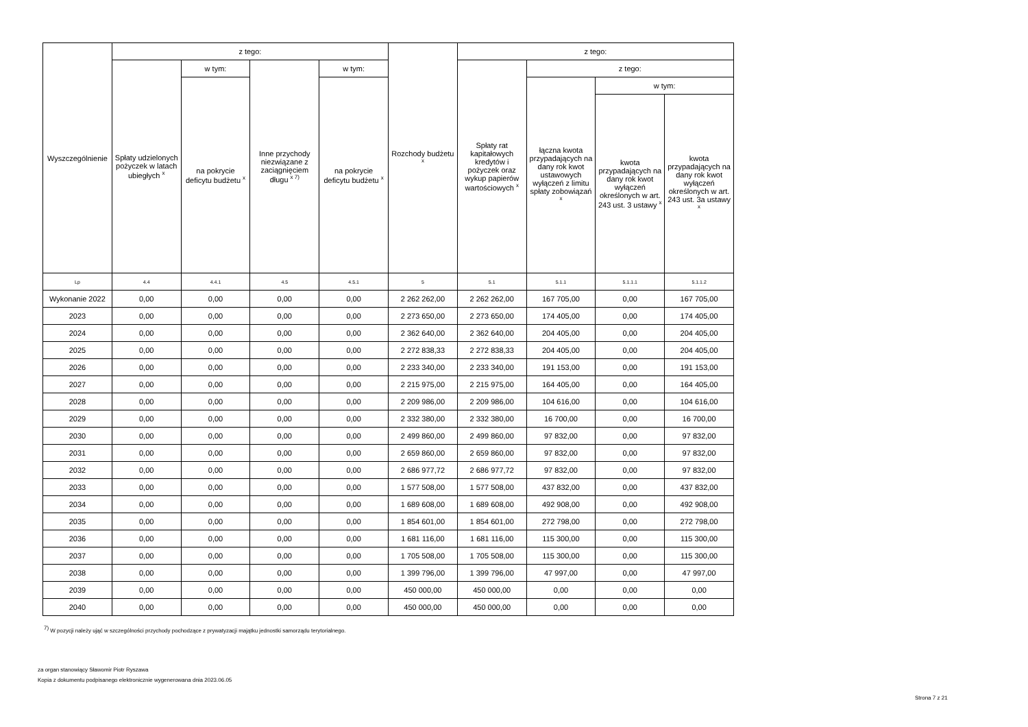| Wyszczególnienie | z tego: | | | | Rozchody budżetu <sup>x</sup> | z tego: | | | | | | | | | | | |
| --- | --- | --- | --- | --- | --- | --- | --- | --- | --- | --- | --- | --- | --- | --- | --- | --- | --- |
| | Spłaty udzielonych pożyczek w latach ubiegłych <sup>x</sup> | w tym: | Inne przychody niezwiązane z zaciągnięciem długu <sup>x 7)</sup> | w tym: | | Spłaty rat kapitałowych kredytów i pożyczek oraz wykup papierów wartościowych <sup>x</sup> | z tego: | | | | | | | | | | |
| | | na pokrycie deficytu budżetu <sup>x</sup> | | na pokrycie deficytu budżetu <sup>x</sup> | | | łączna kwota przypadających na dany rok kwot ustawowych wyłączeń z limitu spłaty zobowiązań <sup>x</sup> | w tym: | | | | | | | | | |
| | | | | | | | | kwota przypadających na dany rok kwot wyłączeń określonych w art. 243 ust. 3 ustawy <sup>x</sup> | kwota przypadających na dany rok kwot wyłączeń określonych w art. 243 ust. 3a ustawy <sup>x</sup> | | | | | | | | |
| | | | | | | | | Lp | 4.4 | 4.4.1 | 4.5 | 4.5.1 | 5 | 5.1 | 5.1.1 | 5.1.1.1 | 5.1.1.2 |
| Wykonanie 2022 | 0,00 | 0,00 | 0,00 | 0,00 | 2 262 262,00 | 2 262 262,00 | 167 705,00 | 0,00 | 167 705,00 | | | | | | | | |
| 2023 | 0,00 | 0,00 | 0,00 | 0,00 | 2 273 650,00 | 2 273 650,00 | 174 405,00 | 0,00 | 174 405,00 | | | | | | | | |
| 2024 | 0,00 | 0,00 | 0,00 | 0,00 | 2 362 640,00 | 2 362 640,00 | 204 405,00 | 0,00 | 204 405,00 | | | | | | | | |
| 2025 | 0,00 | 0,00 | 0,00 | 0,00 | 2 272 838,33 | 2 272 838,33 | 204 405,00 | 0,00 | 204 405,00 | | | | | | | | |
| 2026 | 0,00 | 0,00 | 0,00 | 0,00 | 2 233 340,00 | 2 233 340,00 | 191 153,00 | 0,00 | 191 153,00 | | | | | | | | |
| 2027 | 0,00 | 0,00 | 0,00 | 0,00 | 2 215 975,00 | 2 215 975,00 | 164 405,00 | 0,00 | 164 405,00 | | | | | | | | |
| 2028 | 0,00 | 0,00 | 0,00 | 0,00 | 2 209 986,00 | 2 209 986,00 | 104 616,00 | 0,00 | 104 616,00 | | | | | | | | |
| 2029 | 0,00 | 0,00 | 0,00 | 0,00 | 2 332 380,00 | 2 332 380,00 | 16 700,00 | 0,00 | 16 700,00 | | | | | | | | |
| 2030 | 0,00 | 0,00 | 0,00 | 0,00 | 2 499 860,00 | 2 499 860,00 | 97 832,00 | 0,00 | 97 832,00 | | | | | | | | |
| 2031 | 0,00 | 0,00 | 0,00 | 0,00 | 2 659 860,00 | 2 659 860,00 | 97 832,00 | 0,00 | 97 832,00 | | | | | | | | |
| 2032 | 0,00 | 0,00 | 0,00 | 0,00 | 2 686 977,72 | 2 686 977,72 | 97 832,00 | 0,00 | 97 832,00 | | | | | | | | |
| 2033 | 0,00 | 0,00 | 0,00 | 0,00 | 1 577 508,00 | 1 577 508,00 | 437 832,00 | 0,00 | 437 832,00 | | | | | | | | |
| 2034 | 0,00 | 0,00 | 0,00 | 0,00 | 1 689 608,00 | 1 689 608,00 | 492 908,00 | 0,00 | 492 908,00 | | | | | | | | |
| 2035 | 0,00 | 0,00 | 0,00 | 0,00 | 1 854 601,00 | 1 854 601,00 | 272 798,00 | 0,00 | 272 798,00 | | | | | | | | |
| 2036 | 0,00 | 0,00 | 0,00 | 0,00 | 1 681 116,00 | 1 681 116,00 | 115 300,00 | 0,00 | 115 300,00 | | | | | | | | |
| 2037 | 0,00 | 0,00 | 0,00 | 0,00 | 1 705 508,00 | 1 705 508,00 | 115 300,00 | 0,00 | 115 300,00 | | | | | | | | |
| 2038 | 0,00 | 0,00 | 0,00 | 0,00 | 1 399 796,00 | 1 399 796,00 | 47 997,00 | 0,00 | 47 997,00 | | | | | | | | |
| 2039 | 0,00 | 0,00 | 0,00 | 0,00 | 450 000,00 | 450 000,00 | 0,00 | 0,00 | 0,00 | | | | | | | | |
| 2040 | 0,00 | 0,00 | 0,00 | 0,00 | 450 000,00 | 450 000,00 | 0,00 | 0,00 | 0,00 | | | | | | | | |
<sup>7)</sup> W pozycji należy ująć w szczególności przychody pochodzące z prywatyzacji majątku jednostki samorządu terytorialnego.
za organ stanowiący Sławomir Piotr Ryszawa
Kopia z dokumentu podpisanego elektronicznie wygenerowana dnia 2023.06.05
Strona 7 z 21